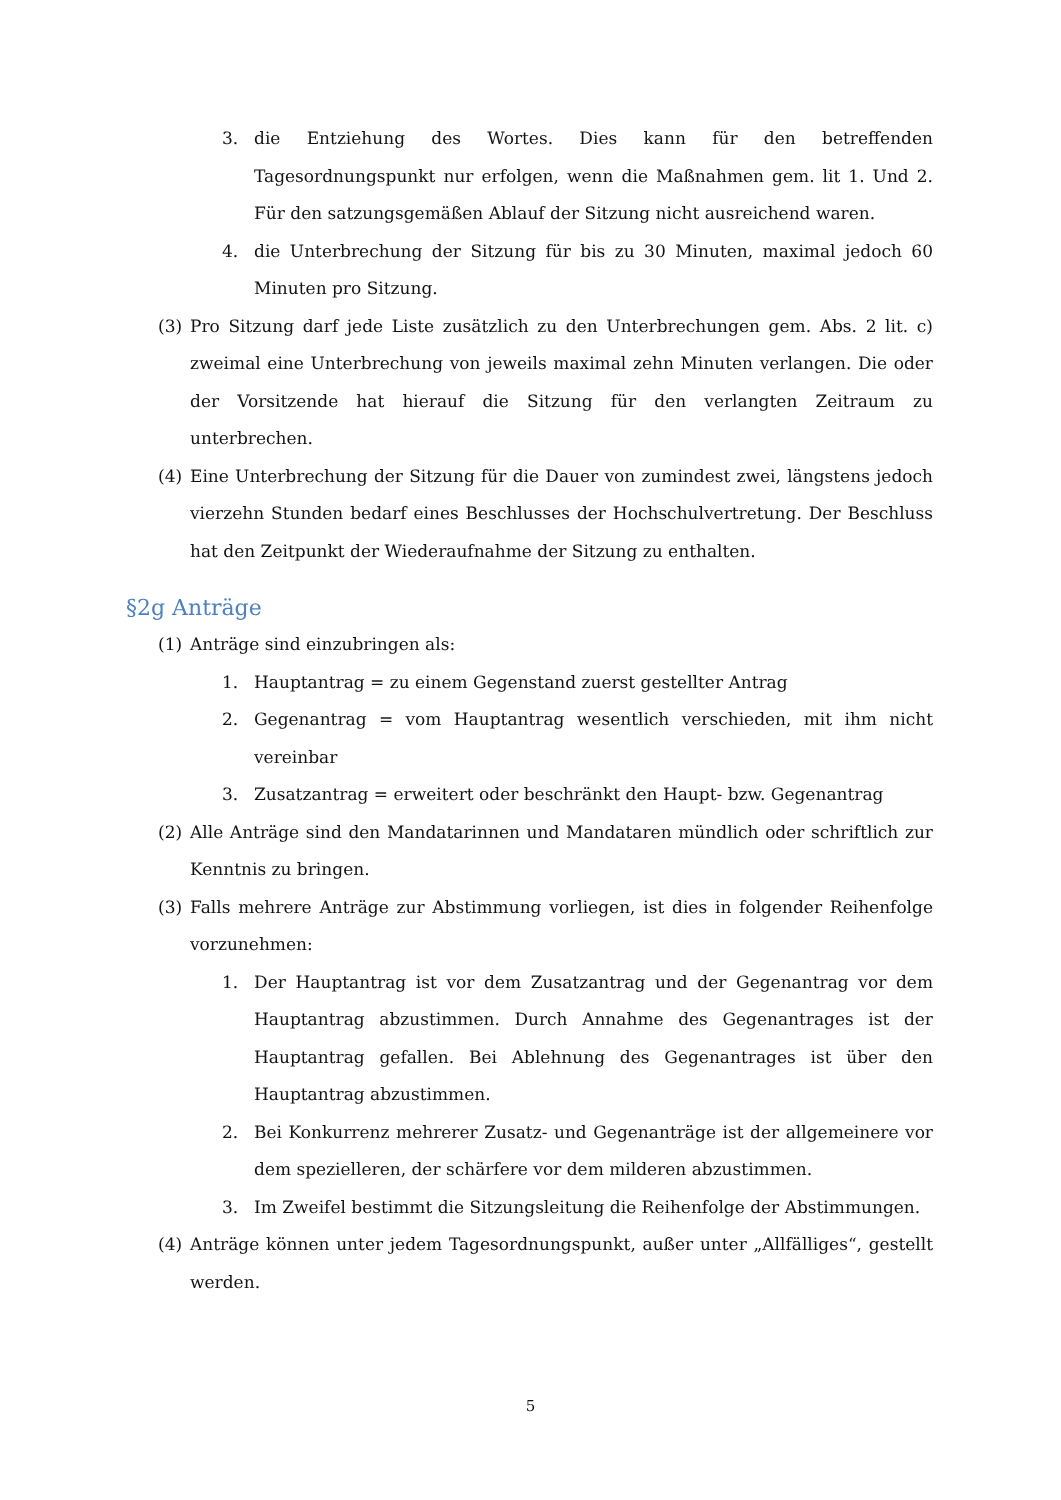3. die Entziehung des Wortes. Dies kann für den betreffenden Tagesordnungspunkt nur erfolgen, wenn die Maßnahmen gem. lit 1. Und 2. Für den satzungsgemäßen Ablauf der Sitzung nicht ausreichend waren.
4. die Unterbrechung der Sitzung für bis zu 30 Minuten, maximal jedoch 60 Minuten pro Sitzung.
(3) Pro Sitzung darf jede Liste zusätzlich zu den Unterbrechungen gem. Abs. 2 lit. c) zweimal eine Unterbrechung von jeweils maximal zehn Minuten verlangen. Die oder der Vorsitzende hat hierauf die Sitzung für den verlangten Zeitraum zu unterbrechen.
(4) Eine Unterbrechung der Sitzung für die Dauer von zumindest zwei, längstens jedoch vierzehn Stunden bedarf eines Beschlusses der Hochschulvertretung. Der Beschluss hat den Zeitpunkt der Wiederaufnahme der Sitzung zu enthalten.
§2g Anträge
(1) Anträge sind einzubringen als:
1. Hauptantrag = zu einem Gegenstand zuerst gestellter Antrag
2. Gegenantrag = vom Hauptantrag wesentlich verschieden, mit ihm nicht vereinbar
3. Zusatzantrag = erweitert oder beschränkt den Haupt- bzw. Gegenantrag
(2) Alle Anträge sind den Mandatarinnen und Mandataren mündlich oder schriftlich zur Kenntnis zu bringen.
(3) Falls mehrere Anträge zur Abstimmung vorliegen, ist dies in folgender Reihenfolge vorzunehmen:
1. Der Hauptantrag ist vor dem Zusatzantrag und der Gegenantrag vor dem Hauptantrag abzustimmen. Durch Annahme des Gegenantrages ist der Hauptantrag gefallen. Bei Ablehnung des Gegenantrages ist über den Hauptantrag abzustimmen.
2. Bei Konkurrenz mehrerer Zusatz- und Gegenanträge ist der allgemeinere vor dem spezielleren, der schärfere vor dem milderen abzustimmen.
3. Im Zweifel bestimmt die Sitzungsleitung die Reihenfolge der Abstimmungen.
(4) Anträge können unter jedem Tagesordnungspunkt, außer unter „Allfälliges“, gestellt werden.
5